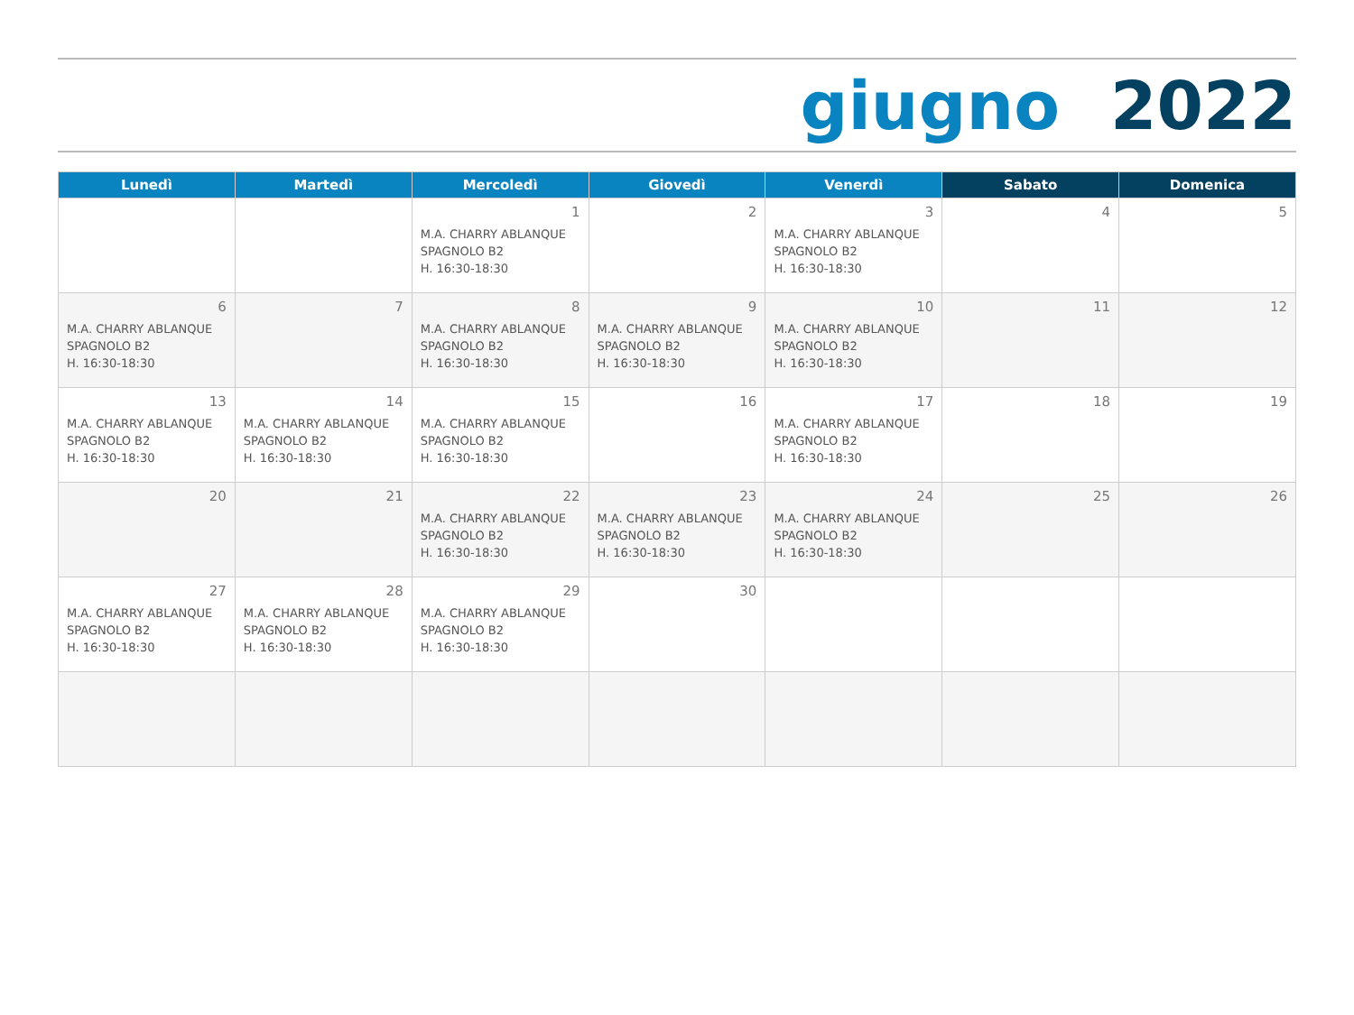giugno 2022
| Lunedì | Martedì | Mercoledì | Giovedì | Venerdì | Sabato | Domenica |
| --- | --- | --- | --- | --- | --- | --- |
| | | 1 M.A. CHARRY ABLANQUE SPAGNOLO B2 H. 16:30-18:30 | 2 | 3 M.A. CHARRY ABLANQUE SPAGNOLO B2 H. 16:30-18:30 | 4 | 5 |
| 6 M.A. CHARRY ABLANQUE SPAGNOLO B2 H. 16:30-18:30 | 7 | 8 M.A. CHARRY ABLANQUE SPAGNOLO B2 H. 16:30-18:30 | 9 M.A. CHARRY ABLANQUE SPAGNOLO B2 H. 16:30-18:30 | 10 M.A. CHARRY ABLANQUE SPAGNOLO B2 H. 16:30-18:30 | 11 | 12 |
| 13 M.A. CHARRY ABLANQUE SPAGNOLO B2 H. 16:30-18:30 | 14 M.A. CHARRY ABLANQUE SPAGNOLO B2 H. 16:30-18:30 | 15 M.A. CHARRY ABLANQUE SPAGNOLO B2 H. 16:30-18:30 | 16 | 17 M.A. CHARRY ABLANQUE SPAGNOLO B2 H. 16:30-18:30 | 18 | 19 |
| 20 | 21 | 22 M.A. CHARRY ABLANQUE SPAGNOLO B2 H. 16:30-18:30 | 23 M.A. CHARRY ABLANQUE SPAGNOLO B2 H. 16:30-18:30 | 24 M.A. CHARRY ABLANQUE SPAGNOLO B2 H. 16:30-18:30 | 25 | 26 |
| 27 M.A. CHARRY ABLANQUE SPAGNOLO B2 H. 16:30-18:30 | 28 M.A. CHARRY ABLANQUE SPAGNOLO B2 H. 16:30-18:30 | 29 M.A. CHARRY ABLANQUE SPAGNOLO B2 H. 16:30-18:30 | 30 | | | |